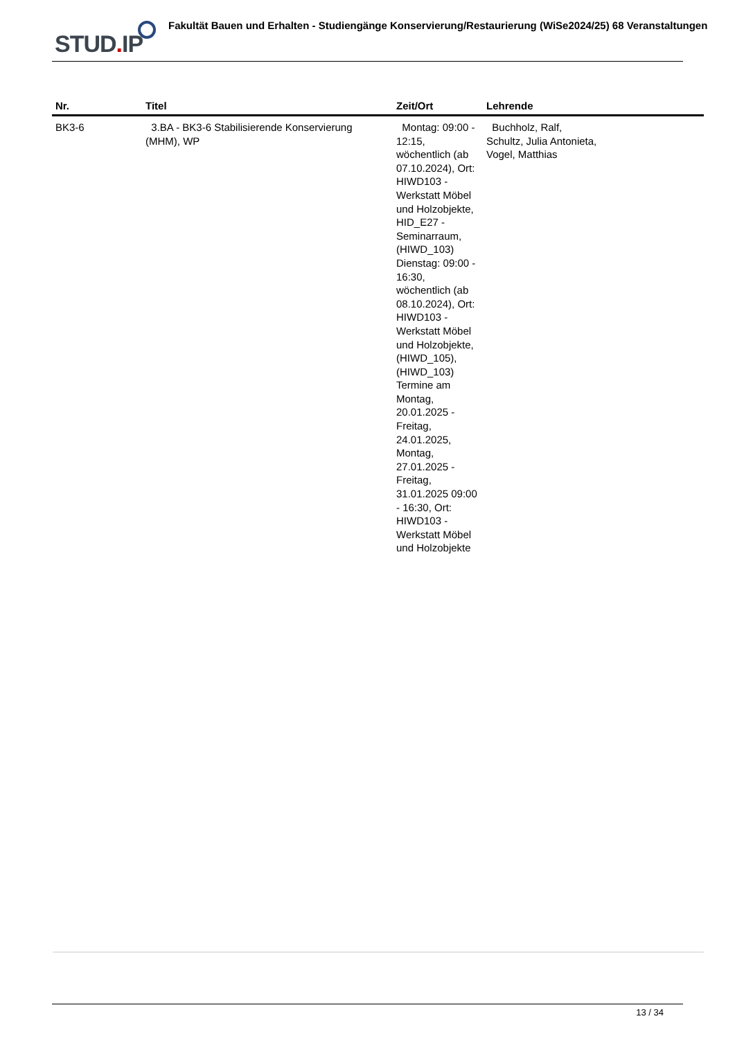STUD. IP Fakultät Bauen und Erhalten - Studiengänge Konservierung/Restaurierung (WiSe2024/25) 68 Veranstaltungen
| Nr. | Titel | Zeit/Ort | Lehrende |
| --- | --- | --- | --- |
| BK3-6 | 3.BA - BK3-6 Stabilisierende Konservierung (MHM), WP | Montag: 09:00 - 12:15, wöchentlich (ab 07.10.2024), Ort: HIWD103 - Werkstatt Möbel und Holzobjekte, HID_E27 - Seminarraum, (HIWD_103) Dienstag: 09:00 - 16:30, wöchentlich (ab 08.10.2024), Ort: HIWD103 - Werkstatt Möbel und Holzobjekte, (HIWD_105), (HIWD_103) Termine am Montag, 20.01.2025 - Freitag, 24.01.2025, Montag, 27.01.2025 - Freitag, 31.01.2025 09:00 - 16:30, Ort: HIWD103 - Werkstatt Möbel und Holzobjekte | Buchholz, Ralf, Schultz, Julia Antonieta, Vogel, Matthias |
13 / 34